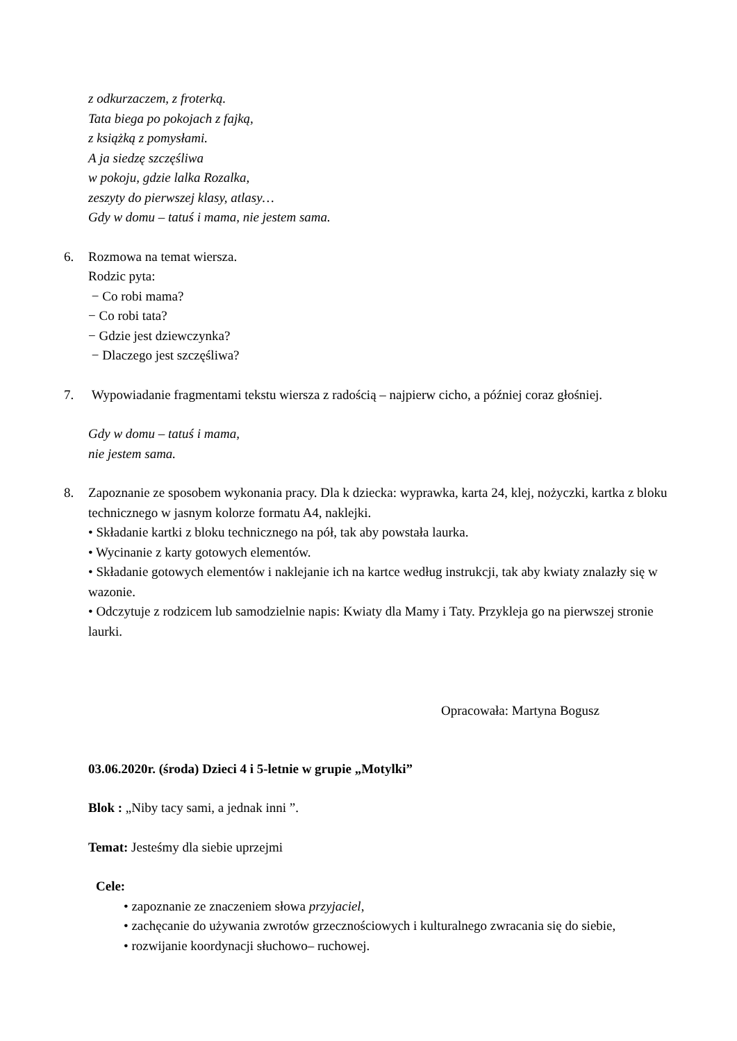z odkurzaczem, z froterką.
Tata biega po pokojach z fajką,
z książką z pomysłami.
A ja siedzę szczęśliwa
w pokoju, gdzie lalka Rozalka,
zeszyty do pierwszej klasy, atlasy…
Gdy w domu – tatuś i mama, nie jestem sama.
6. Rozmowa na temat wiersza.
Rodzic pyta:
− Co robi mama?
− Co robi tata?
− Gdzie jest dziewczynka?
− Dlaczego jest szczęśliwa?
7. Wypowiadanie fragmentami tekstu wiersza z radością – najpierw cicho, a później coraz głośniej.
Gdy w domu – tatuś i mama,
nie jestem sama.
8. Zapoznanie ze sposobem wykonania pracy. Dla k dziecka: wyprawka, karta 24, klej, nożyczki, kartka z bloku technicznego w jasnym kolorze formatu A4, naklejki.
• Składanie kartki z bloku technicznego na pół, tak aby powstała laurka.
• Wycinanie z karty gotowych elementów.
• Składanie gotowych elementów i naklejanie ich na kartce według instrukcji, tak aby kwiaty znalazły się w wazonie.
• Odczytuje z rodzicem lub samodzielnie napis: Kwiaty dla Mamy i Taty. Przykleja go na pierwszej stronie laurki.
Opracowała: Martyna Bogusz
03.06.2020r. (środa) Dzieci 4 i 5-letnie w grupie „Motylki”
Blok : „Niby tacy sami, a jednak inni ”.
Temat: Jesteśmy dla siebie uprzejmi
Cele:
• zapoznanie ze znaczeniem słowa przyjaciel,
• zachęcanie do używania zwrotów grzecznościowych i kulturalnego zwracania się do siebie,
• rozwijanie koordynacji słuchowo– ruchowej.